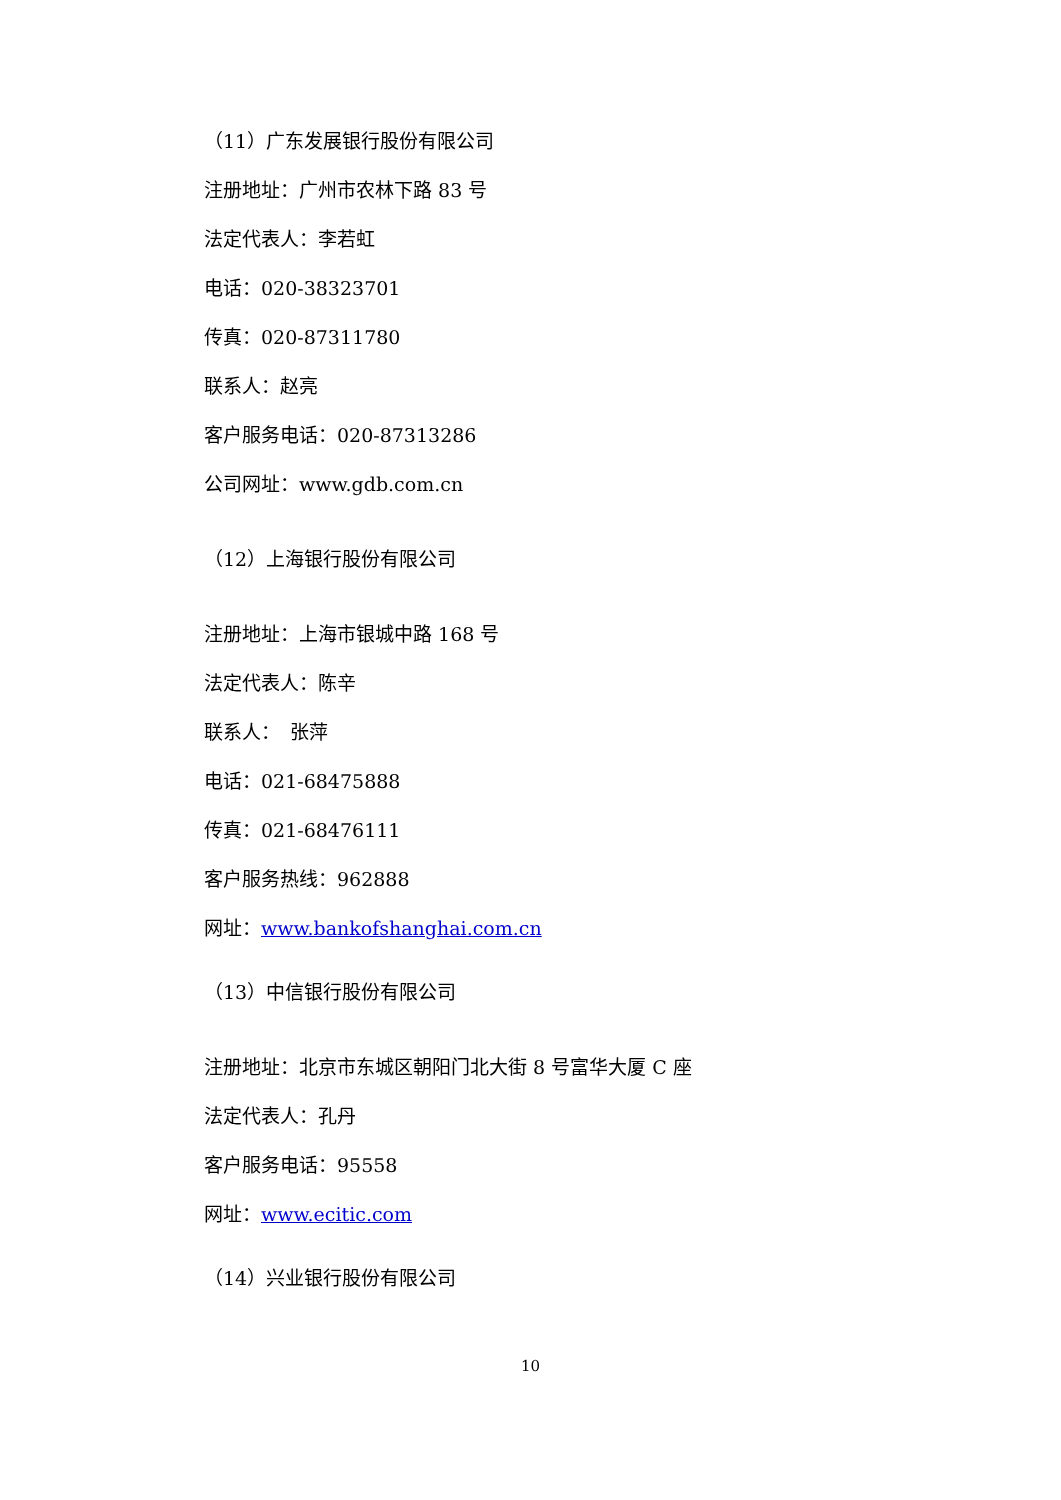（11）广东发展银行股份有限公司
注册地址：广州市农林下路 83 号
法定代表人：李若虹
电话：020-38323701
传真：020-87311780
联系人：赵亮
客户服务电话：020-87313286
公司网址：www.gdb.com.cn
（12）上海银行股份有限公司
注册地址：上海市银城中路 168 号
法定代表人：陈辛
联系人：　张萍
电话：021-68475888
传真：021-68476111
客户服务热线：962888
网址：www.bankofshanghai.com.cn
（13）中信银行股份有限公司
注册地址：北京市东城区朝阳门北大街 8 号富华大厦 C 座
法定代表人：孔丹
客户服务电话：95558
网址：www.ecitic.com
（14）兴业银行股份有限公司
10